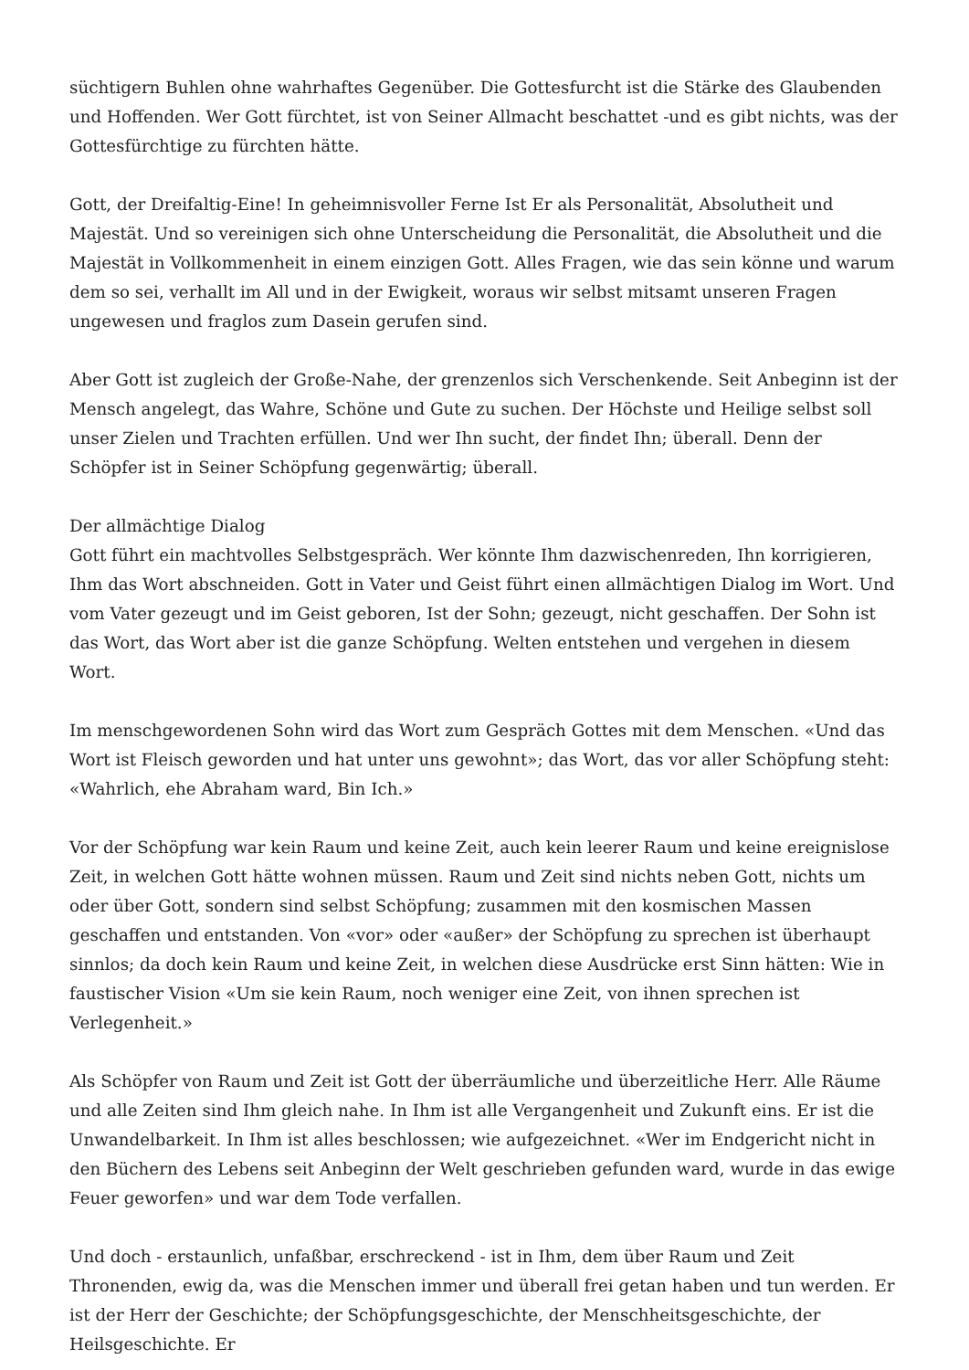süchtigern Buhlen ohne wahrhaftes Gegenüber. Die Gottesfurcht ist die Stärke des Glaubenden und Hoffenden. Wer Gott fürchtet, ist von Seiner Allmacht beschattet -und es gibt nichts, was der Gottesfürchtige zu fürchten hätte.
Gott, der Dreifaltig-Eine! In geheimnisvoller Ferne Ist Er als Personalität, Absolutheit und Majestät. Und so vereinigen sich ohne Unterscheidung die Personalität, die Absolutheit und die Majestät in Vollkommenheit in einem einzigen Gott. Alles Fragen, wie das sein könne und warum dem so sei, verhallt im All und in der Ewigkeit, woraus wir selbst mitsamt unseren Fragen ungewesen und fraglos zum Dasein gerufen sind.
Aber Gott ist zugleich der Große-Nahe, der grenzenlos sich Verschenkende. Seit Anbeginn ist der Mensch angelegt, das Wahre, Schöne und Gute zu suchen. Der Höchste und Heilige selbst soll unser Zielen und Trachten erfüllen. Und wer Ihn sucht, der findet Ihn; überall. Denn der Schöpfer ist in Seiner Schöpfung gegenwärtig; überall.
Der allmächtige Dialog
Gott führt ein machtvolles Selbstgespräch. Wer könnte Ihm dazwischenreden, Ihn korrigieren, Ihm das Wort abschneiden. Gott in Vater und Geist führt einen allmächtigen Dialog im Wort. Und vom Vater gezeugt und im Geist geboren, Ist der Sohn; gezeugt, nicht geschaffen. Der Sohn ist das Wort, das Wort aber ist die ganze Schöpfung. Welten entstehen und vergehen in diesem Wort.
Im menschgewordenen Sohn wird das Wort zum Gespräch Gottes mit dem Menschen. «Und das Wort ist Fleisch geworden und hat unter uns gewohnt»; das Wort, das vor aller Schöpfung steht: «Wahrlich, ehe Abraham ward, Bin Ich.»
Vor der Schöpfung war kein Raum und keine Zeit, auch kein leerer Raum und keine ereignislose Zeit, in welchen Gott hätte wohnen müssen. Raum und Zeit sind nichts neben Gott, nichts um oder über Gott, sondern sind selbst Schöpfung; zusammen mit den kosmischen Massen geschaffen und entstanden. Von «vor» oder «außer» der Schöpfung zu sprechen ist überhaupt sinnlos; da doch kein Raum und keine Zeit, in welchen diese Ausdrücke erst Sinn hätten: Wie in faustischer Vision «Um sie kein Raum, noch weniger eine Zeit, von ihnen sprechen ist Verlegenheit.»
Als Schöpfer von Raum und Zeit ist Gott der überräumliche und überzeitliche Herr. Alle Räume und alle Zeiten sind Ihm gleich nahe. In Ihm ist alle Vergangenheit und Zukunft eins. Er ist die Unwandelbarkeit. In Ihm ist alles beschlossen; wie aufgezeichnet. «Wer im Endgericht nicht in den Büchern des Lebens seit Anbeginn der Welt geschrieben gefunden ward, wurde in das ewige Feuer geworfen» und war dem Tode verfallen.
Und doch - erstaunlich, unfaßbar, erschreckend - ist in Ihm, dem über Raum und Zeit Thronenden, ewig da, was die Menschen immer und überall frei getan haben und tun werden. Er ist der Herr der Geschichte; der Schöpfungsgeschichte, der Menschheitsgeschichte, der Heilsgeschichte. Er